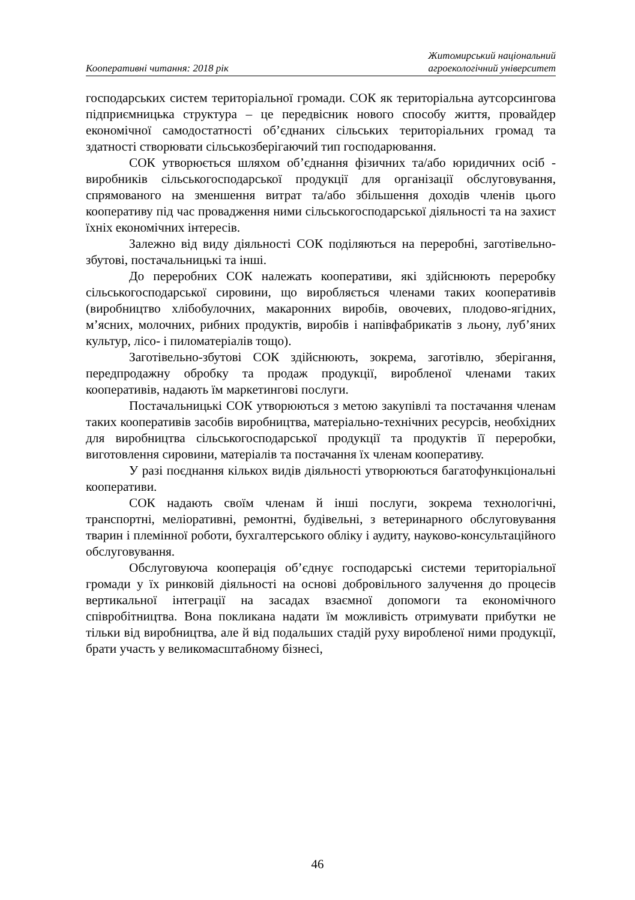Кооперативні читання: 2018 рік
Житомирський національний
агроекологічний університет
господарських систем територіальної громади. СОК як територіальна аутсорсингова підприємницька структура – це передвісник нового способу життя, провайдер економічної самодостатності об’єднаних сільських територіальних громад та здатності створювати сільськозберігаючий тип господарювання.
СОК утворюється шляхом об’єднання фізичних та/або юридичних осіб - виробників сільськогосподарської продукції для організації обслуговування, спрямованого на зменшення витрат та/або збільшення доходів членів цього кооперативу під час провадження ними сільськогосподарської діяльності та на захист їхніх економічних інтересів.
Залежно від виду діяльності СОК поділяються на переробні, заготівельно-збутові, постачальницькі та інші.
До переробних СОК належать кооперативи, які здійснюють переробку сільськогосподарської сировини, що виробляється членами таких кооперативів (виробництво хлібобулочних, макаронних виробів, овочевих, плодово-ягідних, м’ясних, молочних, рибних продуктів, виробів і напівфабрикатів з льону, луб’яних культур, лісо- і пиломатеріалів тощо).
Заготівельно-збутові СОК здійснюють, зокрема, заготівлю, зберігання, передпродажну обробку та продаж продукції, виробленої членами таких кооперативів, надають їм маркетингові послуги.
Постачальницькі СОК утворюються з метою закупівлі та постачання членам таких кооперативів засобів виробництва, матеріально-технічних ресурсів, необхідних для виробництва сільськогосподарської продукції та продуктів її переробки, виготовлення сировини, матеріалів та постачання їх членам кооперативу.
У разі поєднання кількох видів діяльності утворюються багатофункціональні кооперативи.
СОК надають своїм членам й інші послуги, зокрема технологічні, транспортні, меліоративні, ремонтні, будівельні, з ветеринарного обслуговування тварин і племінної роботи, бухгалтерського обліку і аудиту, науково-консультаційного обслуговування.
Обслуговуюча кооперація об’єднує господарські системи територіальної громади у їх ринковій діяльності на основі добровільного залучення до процесів вертикальної інтеграції на засадах взаємної допомоги та економічного співробітництва. Вона покликана надати їм можливість отримувати прибутки не тільки від виробництва, але й від подальших стадій руху виробленої ними продукції, брати участь у великомасштабному бізнесі,
46